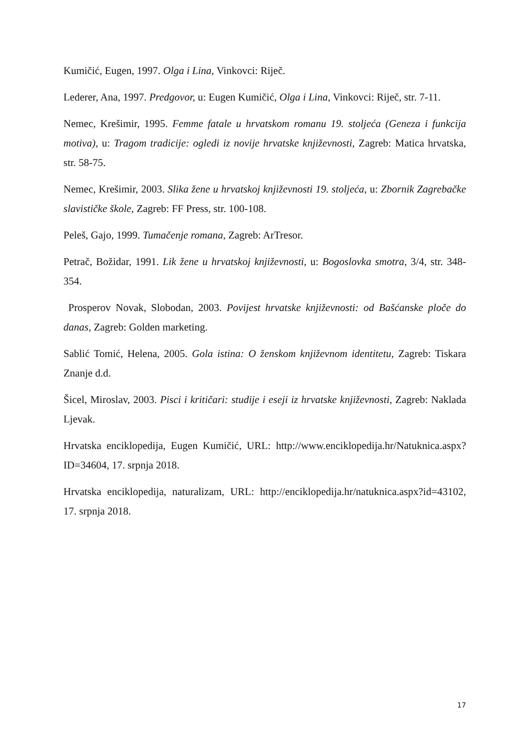Kumičić, Eugen, 1997. Olga i Lina, Vinkovci: Riječ.
Lederer, Ana, 1997. Predgovor, u: Eugen Kumičić, Olga i Lina, Vinkovci: Riječ, str. 7-11.
Nemec, Krešimir, 1995. Femme fatale u hrvatskom romanu 19. stoljeća (Geneza i funkcija motiva), u: Tragom tradicije: ogledi iz novije hrvatske književnosti, Zagreb: Matica hrvatska, str. 58-75.
Nemec, Krešimir, 2003. Slika žene u hrvatskoj književnosti 19. stoljeća, u: Zbornik Zagrebačke slavističke škole, Zagreb: FF Press, str. 100-108.
Peleš, Gajo, 1999. Tumačenje romana, Zagreb: ArTresor.
Petrač, Božidar, 1991. Lik žene u hrvatskoj književnosti, u: Bogoslovka smotra, 3/4, str. 348-354.
Prosperov Novak, Slobodan, 2003. Povijest hrvatske književnosti: od Bašćanske ploče do danas, Zagreb: Golden marketing.
Sablić Tomić, Helena, 2005. Gola istina: O ženskom književnom identitetu, Zagreb: Tiskara Znanje d.d.
Šicel, Miroslav, 2003. Pisci i kritičari: studije i eseji iz hrvatske književnosti, Zagreb: Naklada Ljevak.
Hrvatska enciklopedija, Eugen Kumičić, URL: http://www.enciklopedija.hr/Natuknica.aspx?ID=34604, 17. srpnja 2018.
Hrvatska enciklopedija, naturalizam, URL: http://enciklopedija.hr/natuknica.aspx?id=43102, 17. srpnja 2018.
17